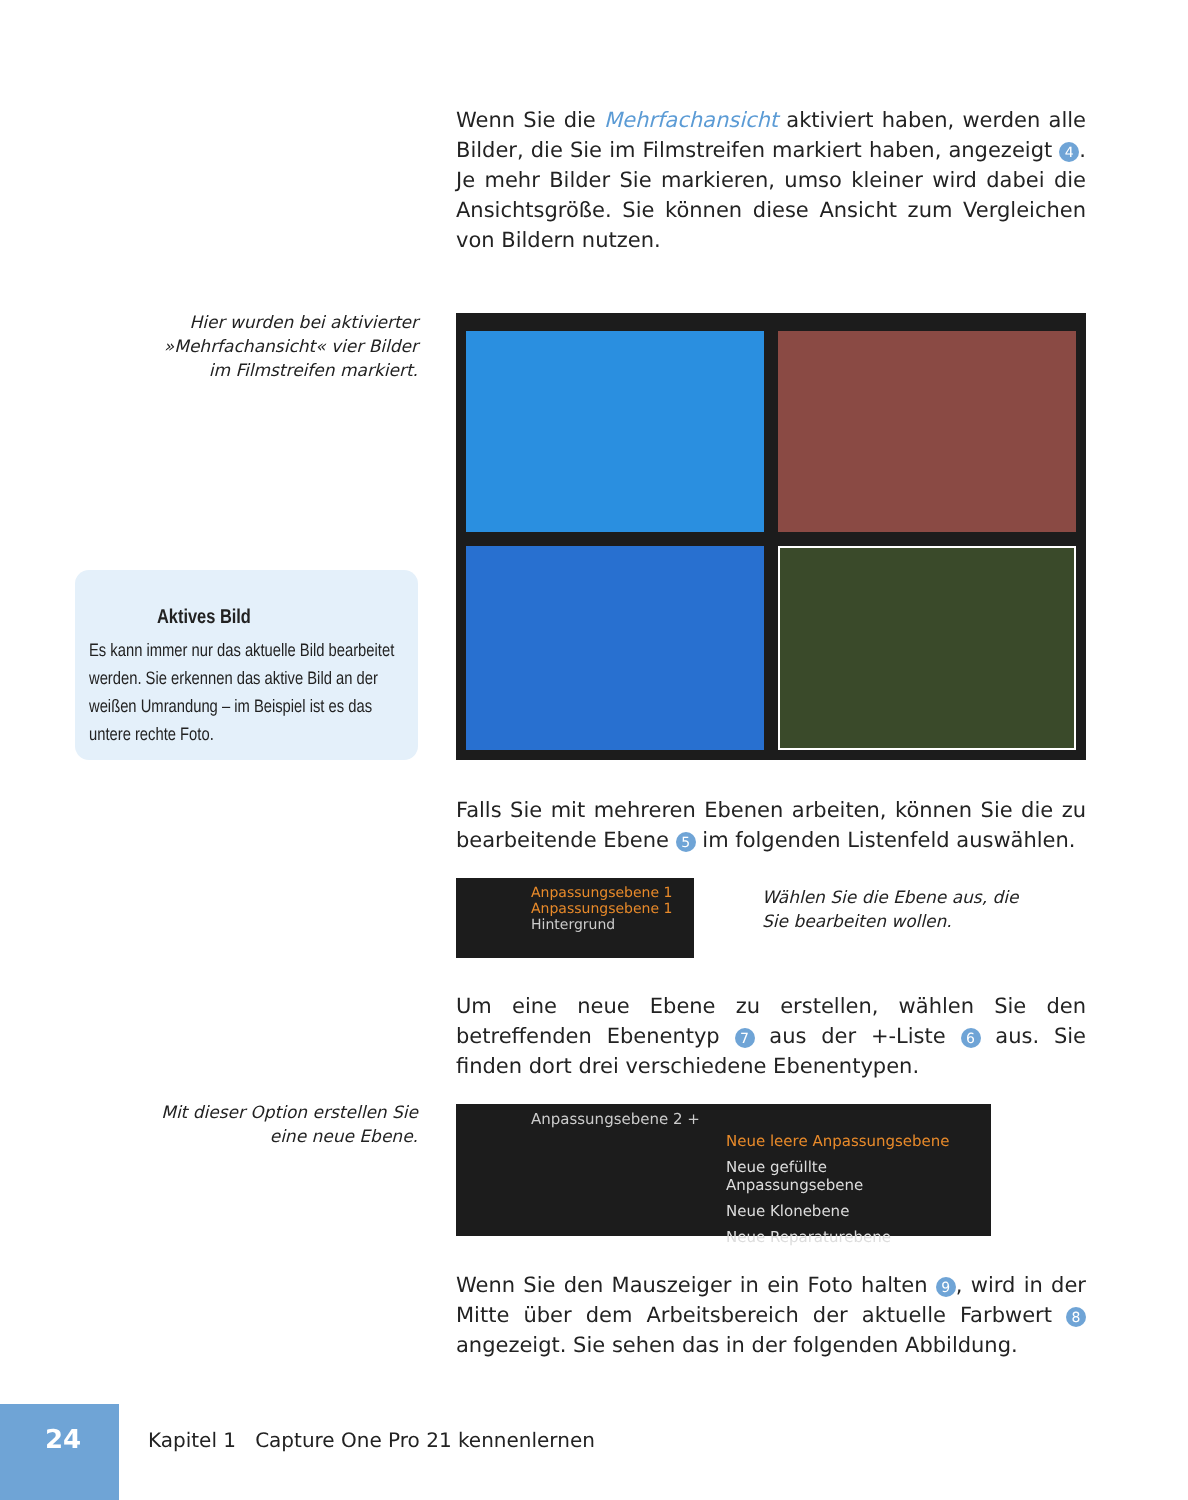Wenn Sie die Mehrfachansicht aktiviert haben, werden alle Bilder, die Sie im Filmstreifen markiert haben, angezeigt 4. Je mehr Bilder Sie markieren, umso kleiner wird dabei die Ansichtsgröße. Sie können diese Ansicht zum Vergleichen von Bildern nutzen.
Hier wurden bei aktivierter »Mehrfachansicht« vier Bilder im Filmstreifen markiert.
Aktives Bild
Es kann immer nur das aktuelle Bild bearbeitet werden. Sie erkennen das aktive Bild an der weißen Umrandung – im Beispiel ist es das untere rechte Foto.
Falls Sie mit mehreren Ebenen arbeiten, können Sie die zu bearbeitende Ebene 5 im folgenden Listenfeld auswählen.
Anpassungsebene 1
Anpassungsebene 1
Hintergrund
Wählen Sie die Ebene aus, die Sie bearbeiten wollen.
Um eine neue Ebene zu erstellen, wählen Sie den betreffenden Ebenentyp 7 aus der +-Liste 6 aus. Sie finden dort drei verschiedene Ebenentypen.
Mit dieser Option erstellen Sie eine neue Ebene.
Anpassungsebene 2 +
Neue leere Anpassungsebene
Neue gefüllte Anpassungsebene
Neue Klonebene
Neue Reparaturebene
Wenn Sie den Mauszeiger in ein Foto halten 9, wird in der Mitte über dem Arbeitsbereich der aktuelle Farbwert 8 angezeigt. Sie sehen das in der folgenden Abbildung.
24
Kapitel 1 Capture One Pro 21 kennenlernen